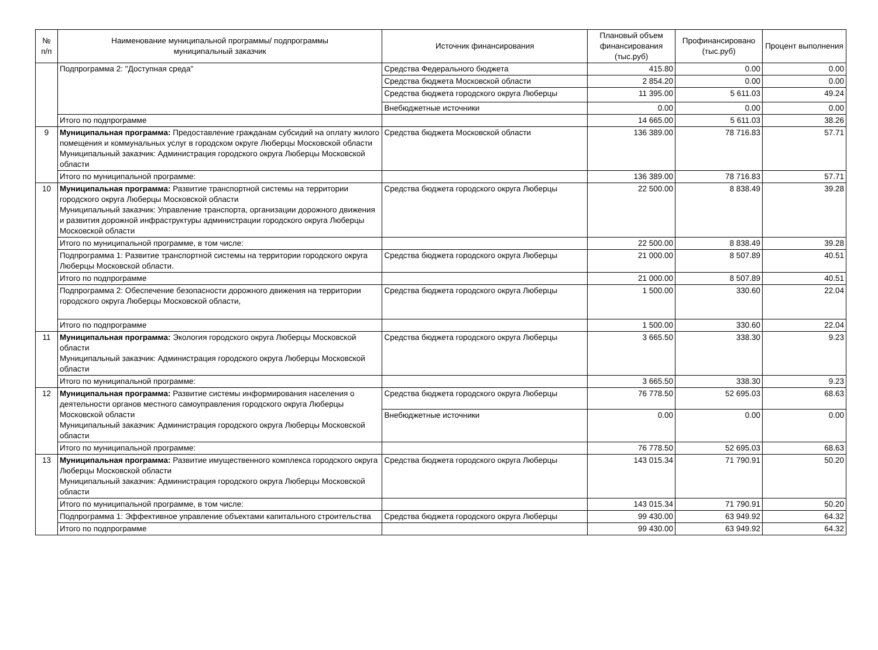| № п/п | Наименование муниципальной программы/ подпрограммы муниципальный заказчик | Источник финансирования | Плановый объем финансирования (тыс.руб) | Профинансировано (тыс.руб) | Процент выполнения |
| --- | --- | --- | --- | --- | --- |
| | Подпрограмма 2: "Доступная среда" | Средства Федерального бюджета | 415.80 | 0.00 | 0.00 |
| | | Средства бюджета Московской области | 2 854.20 | 0.00 | 0.00 |
| | | Средства бюджета городского округа Люберцы | 11 395.00 | 5 611.03 | 49.24 |
| | | Внебюджетные источники | 0.00 | 0.00 | 0.00 |
| | Итого по подпрограмме | | 14 665.00 | 5 611.03 | 38.26 |
| 9 | Муниципальная программа: Предоставление гражданам субсидий на оплату жилого помещения и коммунальных услуг в городском округе Люберцы Московской области Муниципальный заказчик: Администрация городского округа Люберцы Московской области | Средства бюджета Московской области | 136 389.00 | 78 716.83 | 57.71 |
| | Итого по муниципальной программе: | | 136 389.00 | 78 716.83 | 57.71 |
| 10 | Муниципальная программа: Развитие транспортной системы на территории городского округа Люберцы Московской области Муниципальный заказчик: Управление транспорта, организации дорожного движения и развития дорожной инфраструктуры администрации городского округа Люберцы Московской области | Средства бюджета городского округа Люберцы | 22 500.00 | 8 838.49 | 39.28 |
| | Итого по муниципальной программе, в том числе: | | 22 500.00 | 8 838.49 | 39.28 |
| | Подпрограмма 1: Развитие транспортной системы на территории городского округа Люберцы Московской области. | Средства бюджета городского округа Люберцы | 21 000.00 | 8 507.89 | 40.51 |
| | Итого по подпрограмме | | 21 000.00 | 8 507.89 | 40.51 |
| | Подпрограмма 2: Обеспечение безопасности дорожного движения на территории городского округа Люберцы Московской области, | Средства бюджета городского округа Люберцы | 1 500.00 | 330.60 | 22.04 |
| | Итого по подпрограмме | | 1 500.00 | 330.60 | 22.04 |
| 11 | Муниципальная программа: Экология городского округа Люберцы Московской области Муниципальный заказчик: Администрация городского округа Люберцы Московской области | Средства бюджета городского округа Люберцы | 3 665.50 | 338.30 | 9.23 |
| | Итого по муниципальной программе: | | 3 665.50 | 338.30 | 9.23 |
| 12 | Муниципальная программа: Развитие системы информирования населения о деятельности органов местного самоуправления городского округа Люберцы Московской области Муниципальный заказчик: Администрация городского округа Люберцы Московской области | Средства бюджета городского округа Люберцы | 76 778.50 | 52 695.03 | 68.63 |
| | | Внебюджетные источники | 0.00 | 0.00 | 0.00 |
| | Итого по муниципальной программе: | | 76 778.50 | 52 695.03 | 68.63 |
| 13 | Муниципальная программа: Развитие имущественного комплекса городского округа Люберцы Московской области Муниципальный заказчик: Администрация городского округа Люберцы Московской области | Средства бюджета городского округа Люберцы | 143 015.34 | 71 790.91 | 50.20 |
| | Итого по муниципальной программе, в том числе: | | 143 015.34 | 71 790.91 | 50.20 |
| | Подпрограмма 1: Эффективное управление объектами капитального строительства | Средства бюджета городского округа Люберцы | 99 430.00 | 63 949.92 | 64.32 |
| | Итого по подпрограмме | | 99 430.00 | 63 949.92 | 64.32 |